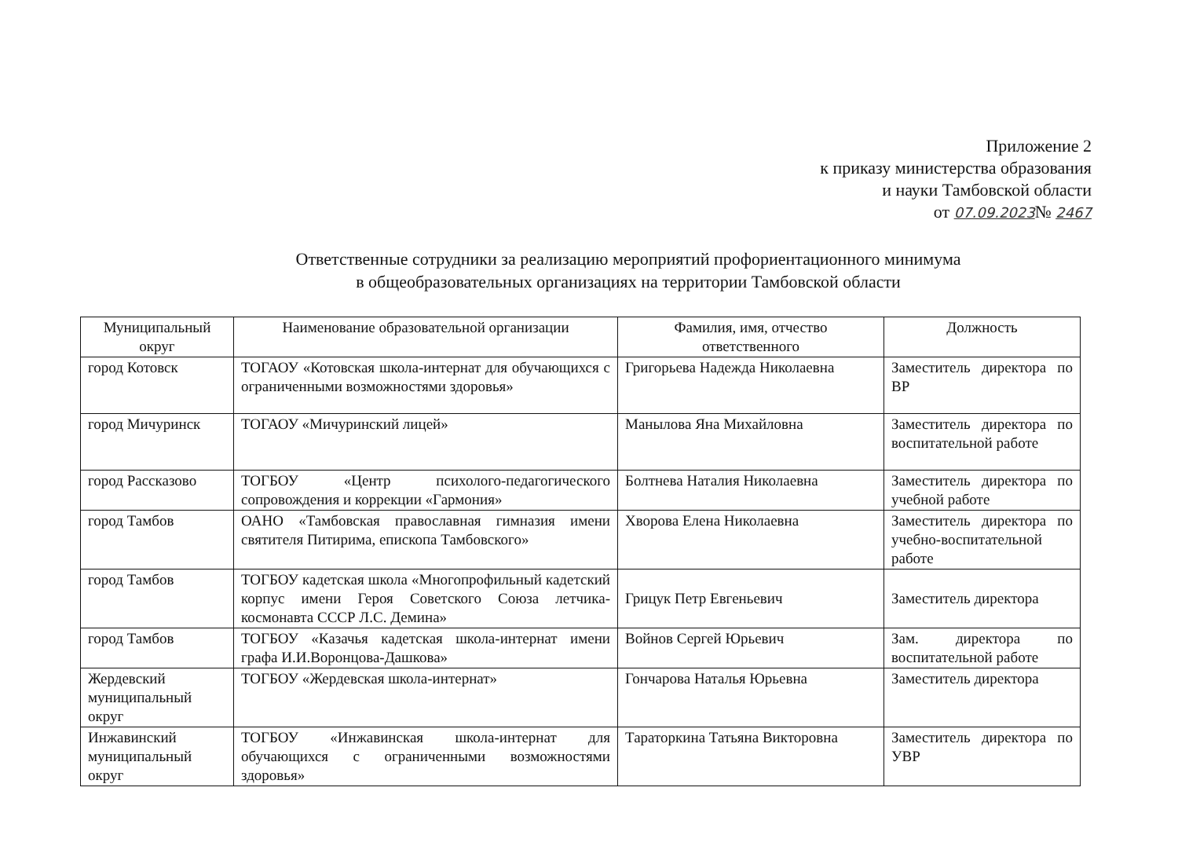Приложение 2
к приказу министерства образования
и науки Тамбовской области
от 07.09.2023№ 2467
Ответственные сотрудники за реализацию мероприятий профориентационного минимума
в общеобразовательных организациях на территории Тамбовской области
| Муниципальный округ | Наименование образовательной организации | Фамилия, имя, отчество ответственного | Должность |
| --- | --- | --- | --- |
| город Котовск | ТОГАОУ «Котовская школа-интернат для обучающихся с ограниченными возможностями здоровья» | Григорьева Надежда Николаевна | Заместитель директора по ВР |
| город Мичуринск | ТОГАОУ «Мичуринский лицей» | Манылова Яна Михайловна | Заместитель директора по воспитательной работе |
| город Рассказово | ТОГБОУ «Центр психолого-педагогического сопровождения и коррекции «Гармония» | Болтнева Наталия Николаевна | Заместитель директора по учебной работе |
| город Тамбов | ОАНО «Тамбовская православная гимназия имени святителя Питирима, епископа Тамбовского» | Хворова Елена Николаевна | Заместитель директора по учебно-воспитательной работе |
| город Тамбов | ТОГБОУ кадетская школа «Многопрофильный кадетский корпус имени Героя Советского Союза летчика-космонавта СССР Л.С. Демина» | Грицук Петр Евгеньевич | Заместитель директора |
| город Тамбов | ТОГБОУ «Казачья кадетская школа-интернат имени графа И.И.Воронцова-Дашкова» | Войнов Сергей Юрьевич | Зам. директора по воспитательной работе |
| Жердевский муниципальный округ | ТОГБОУ «Жердевская школа-интернат» | Гончарова Наталья Юрьевна | Заместитель директора |
| Инжавинский муниципальный округ | ТОГБОУ «Инжавинская школа-интернат для обучающихся с ограниченными возможностями здоровья» | Тараторкина Татьяна Викторовна | Заместитель директора по УВР |